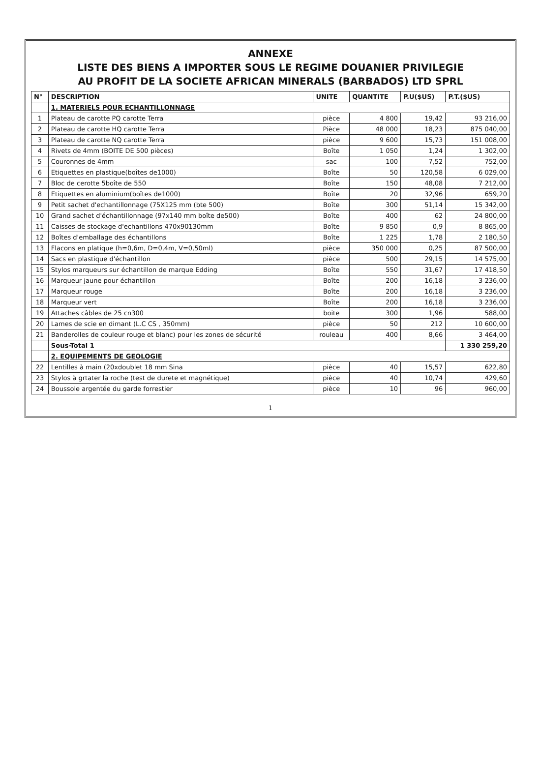ANNEXE
LISTE DES BIENS A IMPORTER SOUS LE REGIME DOUANIER PRIVILEGIE
AU PROFIT DE LA SOCIETE AFRICAN MINERALS (BARBADOS) LTD SPRL
| N° | DESCRIPTION | UNITE | QUANTITE | P.U($US) | P.T.($US) |
| --- | --- | --- | --- | --- | --- |
| | 1. MATERIELS POUR ECHANTILLONNAGE | | | | |
| 1 | Plateau de carotte PQ carotte Terra | pièce | 4 800 | 19,42 | 93 216,00 |
| 2 | Plateau de carotte HQ carotte Terra | Pièce | 48 000 | 18,23 | 875 040,00 |
| 3 | Plateau de carotte NQ carotte Terra | pièce | 9 600 | 15,73 | 151 008,00 |
| 4 | Rivets de 4mm (BOITE DE 500 pièces) | Boîte | 1 050 | 1,24 | 1 302,00 |
| 5 | Couronnes de 4mm | sac | 100 | 7,52 | 752,00 |
| 6 | Etiquettes en plastique(boîtes de1000) | Boîte | 50 | 120,58 | 6 029,00 |
| 7 | Bloc de cerotte 5boîte de 550 | Boîte | 150 | 48,08 | 7 212,00 |
| 8 | Etiquettes en aluminium(boîtes de1000) | Boîte | 20 | 32,96 | 659,20 |
| 9 | Petit sachet d'echantillonnage (75X125 mm (bte 500) | Boîte | 300 | 51,14 | 15 342,00 |
| 10 | Grand sachet d'échantillonnage (97x140 mm boîte de500) | Boîte | 400 | 62 | 24 800,00 |
| 11 | Caisses de stockage d'echantillons 470x90130mm | Boîte | 9 850 | 0,9 | 8 865,00 |
| 12 | Boîtes d'emballage des échantillons | Boîte | 1 225 | 1,78 | 2 180,50 |
| 13 | Flacons en platique (h=0,6m, D=0,4m, V=0,50ml) | pièce | 350 000 | 0,25 | 87 500,00 |
| 14 | Sacs en plastique d'échantillon | pièce | 500 | 29,15 | 14 575,00 |
| 15 | Stylos marqueurs sur échantillon de marque Edding | Boîte | 550 | 31,67 | 17 418,50 |
| 16 | Marqueur jaune pour échantillon | Boîte | 200 | 16,18 | 3 236,00 |
| 17 | Marqueur rouge | Boîte | 200 | 16,18 | 3 236,00 |
| 18 | Marqueur vert | Boîte | 200 | 16,18 | 3 236,00 |
| 19 | Attaches câbles de 25 cn300 | boite | 300 | 1,96 | 588,00 |
| 20 | Lames de scie en dimant (L.C CS , 350mm) | pièce | 50 | 212 | 10 600,00 |
| 21 | Banderolles de couleur rouge et blanc) pour les zones de sécurité | rouleau | 400 | 8,66 | 3 464,00 |
| | Sous-Total 1 | | | | 1 330 259,20 |
| | 2. EQUIPEMENTS DE GEOLOGIE | | | | |
| 22 | Lentilles à main (20xdoublet 18 mm Sina | pièce | 40 | 15,57 | 622,80 |
| 23 | Stylos à grtater la roche (test de durete et magnétique) | pièce | 40 | 10,74 | 429,60 |
| 24 | Boussole argentée du garde forrestier | pièce | 10 | 96 | 960,00 |
1